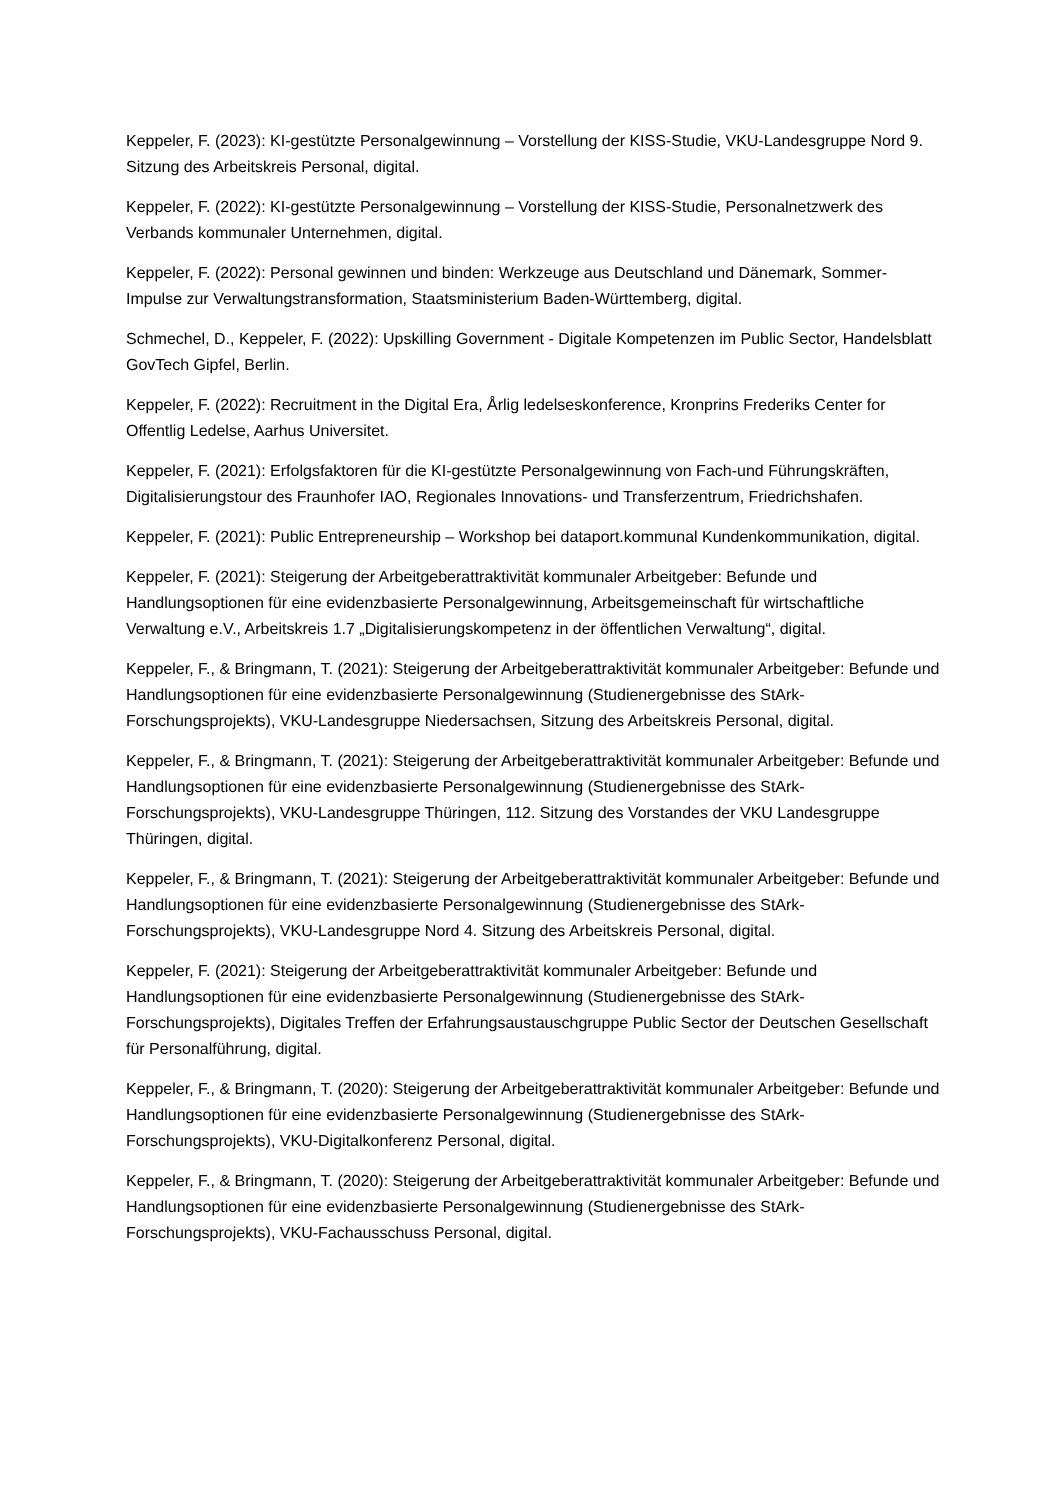Keppeler, F. (2023): KI-gestützte Personalgewinnung – Vorstellung der KISS-Studie, VKU-Landesgruppe Nord 9. Sitzung des Arbeitskreis Personal, digital.
Keppeler, F. (2022): KI-gestützte Personalgewinnung – Vorstellung der KISS-Studie, Personalnetzwerk des Verbands kommunaler Unternehmen, digital.
Keppeler, F. (2022): Personal gewinnen und binden: Werkzeuge aus Deutschland und Dänemark, Sommer-Impulse zur Verwaltungstransformation, Staatsministerium Baden-Württemberg, digital.
Schmechel, D., Keppeler, F. (2022): Upskilling Government - Digitale Kompetenzen im Public Sector, Handelsblatt GovTech Gipfel, Berlin.
Keppeler, F. (2022): Recruitment in the Digital Era, Årlig ledelseskonference, Kronprins Frederiks Center for Offentlig Ledelse, Aarhus Universitet.
Keppeler, F. (2021): Erfolgsfaktoren für die KI-gestützte Personalgewinnung von Fach-und Führungskräften, Digitalisierungstour des Fraunhofer IAO, Regionales Innovations- und Transferzentrum, Friedrichshafen.
Keppeler, F. (2021): Public Entrepreneurship – Workshop bei dataport.kommunal Kundenkommunikation, digital.
Keppeler, F. (2021): Steigerung der Arbeitgeberattraktivität kommunaler Arbeitgeber: Befunde und Handlungsoptionen für eine evidenzbasierte Personalgewinnung, Arbeitsgemeinschaft für wirtschaftliche Verwaltung e.V., Arbeitskreis 1.7 „Digitalisierungskompetenz in der öffentlichen Verwaltung“, digital.
Keppeler, F., & Bringmann, T. (2021): Steigerung der Arbeitgeberattraktivität kommunaler Arbeitgeber: Befunde und Handlungsoptionen für eine evidenzbasierte Personalgewinnung (Studienergebnisse des StArk-Forschungsprojekts), VKU-Landesgruppe Niedersachsen, Sitzung des Arbeitskreis Personal, digital.
Keppeler, F., & Bringmann, T. (2021): Steigerung der Arbeitgeberattraktivität kommunaler Arbeitgeber: Befunde und Handlungsoptionen für eine evidenzbasierte Personalgewinnung (Studienergebnisse des StArk-Forschungsprojekts), VKU-Landesgruppe Thüringen, 112. Sitzung des Vorstandes der VKU Landesgruppe Thüringen, digital.
Keppeler, F., & Bringmann, T. (2021): Steigerung der Arbeitgeberattraktivität kommunaler Arbeitgeber: Befunde und Handlungsoptionen für eine evidenzbasierte Personalgewinnung (Studienergebnisse des StArk-Forschungsprojekts), VKU-Landesgruppe Nord 4. Sitzung des Arbeitskreis Personal, digital.
Keppeler, F. (2021): Steigerung der Arbeitgeberattraktivität kommunaler Arbeitgeber: Befunde und Handlungsoptionen für eine evidenzbasierte Personalgewinnung (Studienergebnisse des StArk-Forschungsprojekts), Digitales Treffen der Erfahrungsaustauschgruppe Public Sector der Deutschen Gesellschaft für Personalführung, digital.
Keppeler, F., & Bringmann, T. (2020): Steigerung der Arbeitgeberattraktivität kommunaler Arbeitgeber: Befunde und Handlungsoptionen für eine evidenzbasierte Personalgewinnung (Studienergebnisse des StArk-Forschungsprojekts), VKU-Digitalkonferenz Personal, digital.
Keppeler, F., & Bringmann, T. (2020): Steigerung der Arbeitgeberattraktivität kommunaler Arbeitgeber: Befunde und Handlungsoptionen für eine evidenzbasierte Personalgewinnung (Studienergebnisse des StArk-Forschungsprojekts), VKU-Fachausschuss Personal, digital.